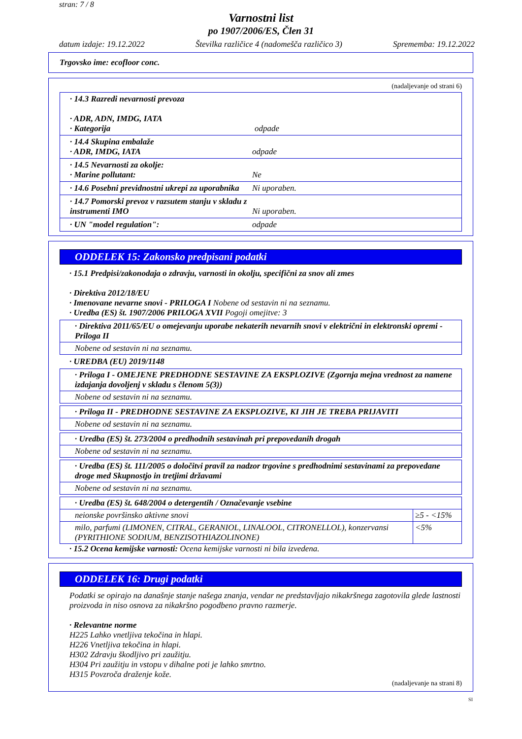stran: 7 / 8
Varnostni list
po 1907/2006/ES, Člen 31
datum izdaje: 19.12.2022 Številka različice 4 (nadomešča različico 3) Sprememba: 19.12.2022
Trgovsko ime: ecofloor conc.
(nadaljevanje od strani 6)
· 14.3 Razredi nevarnosti prevoza
· ADR, ADN, IMDG, IATA
· Kategorija
odpade
· 14.4 Skupina embalaže
· ADR, IMDG, IATA
odpade
· 14.5 Nevarnosti za okolje:
· Marine pollutant:
Ne
· 14.6 Posebni previdnostni ukrepi za uporabnika
Ni uporaben.
· 14.7 Pomorski prevoz v razsutem stanju v skladu z instrumenti IMO
Ni uporaben.
· UN "model regulation": odpade
ODDELEK 15: Zakonsko predpisani podatki
· 15.1 Predpisi/zakonodaja o zdravju, varnosti in okolju, specifični za snov ali zmes
· Direktiva 2012/18/EU
· Imenovane nevarne snovi - PRILOGA I Nobene od sestavin ni na seznamu.
· Uredba (ES) št. 1907/2006 PRILOGA XVII Pogoji omejitve: 3
· Direktiva 2011/65/EU o omejevanju uporabe nekaterih nevarnih snovi v električni in elektronski opremi - Priloga II
Nobene od sestavin ni na seznamu.
· UREDBA (EU) 2019/1148
· Priloga I - OMEJENE PREDHODNE SESTAVINE ZA EKSPLOZIVE (Zgornja mejna vrednost za namene izdajanja dovoljenj v skladu s členom 5(3))
Nobene od sestavin ni na seznamu.
· Priloga II - PREDHODNE SESTAVINE ZA EKSPLOZIVE, KI JIH JE TREBA PRIJAVITI
Nobene od sestavin ni na seznamu.
· Uredba (ES) št. 273/2004 o predhodnih sestavinah pri prepovedanih drogah
Nobene od sestavin ni na seznamu.
· Uredba (ES) št. 111/2005 o določitvi pravil za nadzor trgovine s predhodnimi sestavinami za prepovedane droge med Skupnostjo in tretjimi državami
Nobene od sestavin ni na seznamu.
| · Uredba (ES) št. 648/2004 o detergentih / Označevanje vsebine | |
| neionske površinsko aktivne snovi | ≥5 - <15% |
| milo, parfumi (LIMONEN, CITRAL, GERANIOL, LINALOOL, CITRONELLOL), konzervansi (PYRITHIONE SODIUM, BENZISOTHIAZOLINONE) | <5% |
· 15.2 Ocena kemijske varnosti: Ocena kemijske varnosti ni bila izvedena.
ODDELEK 16: Drugi podatki
Podatki se opirajo na današnje stanje našega znanja, vendar ne predstavljajo nikakršnega zagotovila glede lastnosti proizvoda in niso osnova za nikakršno pogodbeno pravno razmerje.
· Relevantne norme
H225 Lahko vnetljiva tekočina in hlapi.
H226 Vnetljiva tekočina in hlapi.
H302 Zdravju škodljivo pri zaužitju.
H304 Pri zaužitju in vstopu v dihalne poti je lahko smrtno.
H315 Povzroča draženje kože.
(nadaljevanje na strani 8)
SI